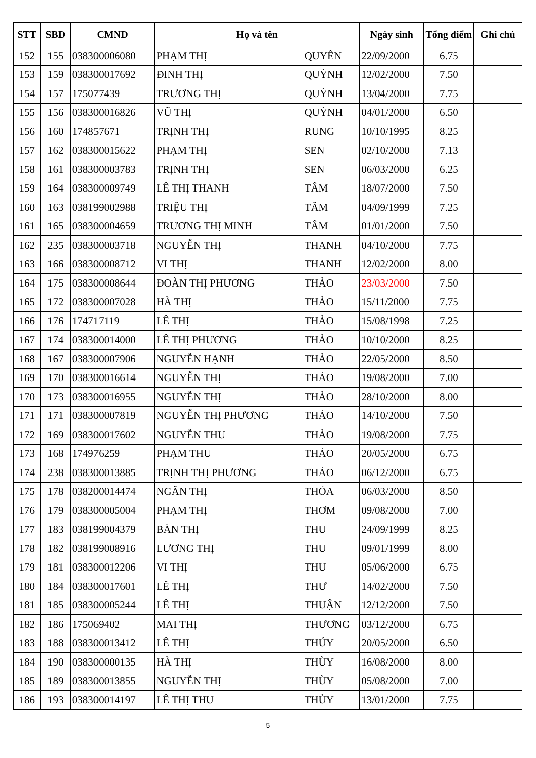| STT | SBD | CMND | Họ và tên | | Ngày sinh | Tổng điểm | Ghi chú |
| --- | --- | --- | --- | --- | --- | --- | --- |
| 152 | 155 | 038300006080 | PHẠM THỊ | QUYÊN | 22/09/2000 | 6.75 | |
| 153 | 159 | 038300017692 | ĐINH THỊ | QUỲNH | 12/02/2000 | 7.50 | |
| 154 | 157 | 175077439 | TRƯƠNG THỊ | QUỲNH | 13/04/2000 | 7.75 | |
| 155 | 156 | 038300016826 | VŨ THỊ | QUỲNH | 04/01/2000 | 6.50 | |
| 156 | 160 | 174857671 | TRỊNH THỊ | RUNG | 10/10/1995 | 8.25 | |
| 157 | 162 | 038300015622 | PHẠM THỊ | SEN | 02/10/2000 | 7.13 | |
| 158 | 161 | 038300003783 | TRỊNH THỊ | SEN | 06/03/2000 | 6.25 | |
| 159 | 164 | 038300009749 | LÊ THỊ THANH | TÂM | 18/07/2000 | 7.50 | |
| 160 | 163 | 038199002988 | TRIỆU THỊ | TÂM | 04/09/1999 | 7.25 | |
| 161 | 165 | 038300004659 | TRƯƠNG THỊ MINH | TÂM | 01/01/2000 | 7.50 | |
| 162 | 235 | 038300003718 | NGUYỄN THỊ | THANH | 04/10/2000 | 7.75 | |
| 163 | 166 | 038300008712 | VI THỊ | THANH | 12/02/2000 | 8.00 | |
| 164 | 175 | 038300008644 | ĐOÀN THỊ PHƯƠNG | THẢO | 23/03/2000 | 7.50 | |
| 165 | 172 | 038300007028 | HÀ THỊ | THẢO | 15/11/2000 | 7.75 | |
| 166 | 176 | 174717119 | LÊ THỊ | THẢO | 15/08/1998 | 7.25 | |
| 167 | 174 | 038300014000 | LÊ THỊ PHƯƠNG | THẢO | 10/10/2000 | 8.25 | |
| 168 | 167 | 038300007906 | NGUYỄN HẠNH | THẢO | 22/05/2000 | 8.50 | |
| 169 | 170 | 038300016614 | NGUYỄN THỊ | THẢO | 19/08/2000 | 7.00 | |
| 170 | 173 | 038300016955 | NGUYỄN THỊ | THẢO | 28/10/2000 | 8.00 | |
| 171 | 171 | 038300007819 | NGUYỄN THỊ PHƯƠNG | THẢO | 14/10/2000 | 7.50 | |
| 172 | 169 | 038300017602 | NGUYỄN THU | THẢO | 19/08/2000 | 7.75 | |
| 173 | 168 | 174976259 | PHẠM THU | THẢO | 20/05/2000 | 6.75 | |
| 174 | 238 | 038300013885 | TRỊNH THỊ PHƯƠNG | THẢO | 06/12/2000 | 6.75 | |
| 175 | 178 | 038200014474 | NGÂN THỊ | THỎA | 06/03/2000 | 8.50 | |
| 176 | 179 | 038300005004 | PHẠM THỊ | THƠM | 09/08/2000 | 7.00 | |
| 177 | 183 | 038199004379 | BÀN THỊ | THU | 24/09/1999 | 8.25 | |
| 178 | 182 | 038199008916 | LƯƠNG THỊ | THU | 09/01/1999 | 8.00 | |
| 179 | 181 | 038300012206 | VI THỊ | THU | 05/06/2000 | 6.75 | |
| 180 | 184 | 038300017601 | LÊ THỊ | THƯ | 14/02/2000 | 7.50 | |
| 181 | 185 | 038300005244 | LÊ THỊ | THUẬN | 12/12/2000 | 7.50 | |
| 182 | 186 | 175069402 | MAI THỊ | THƯƠNG | 03/12/2000 | 6.75 | |
| 183 | 188 | 038300013412 | LÊ THỊ | THÚY | 20/05/2000 | 6.50 | |
| 184 | 190 | 038300000135 | HÀ THỊ | THÙY | 16/08/2000 | 8.00 | |
| 185 | 189 | 038300013855 | NGUYỄN THỊ | THÙY | 05/08/2000 | 7.00 | |
| 186 | 193 | 038300014197 | LÊ THỊ THU | THỦY | 13/01/2000 | 7.75 | |
5